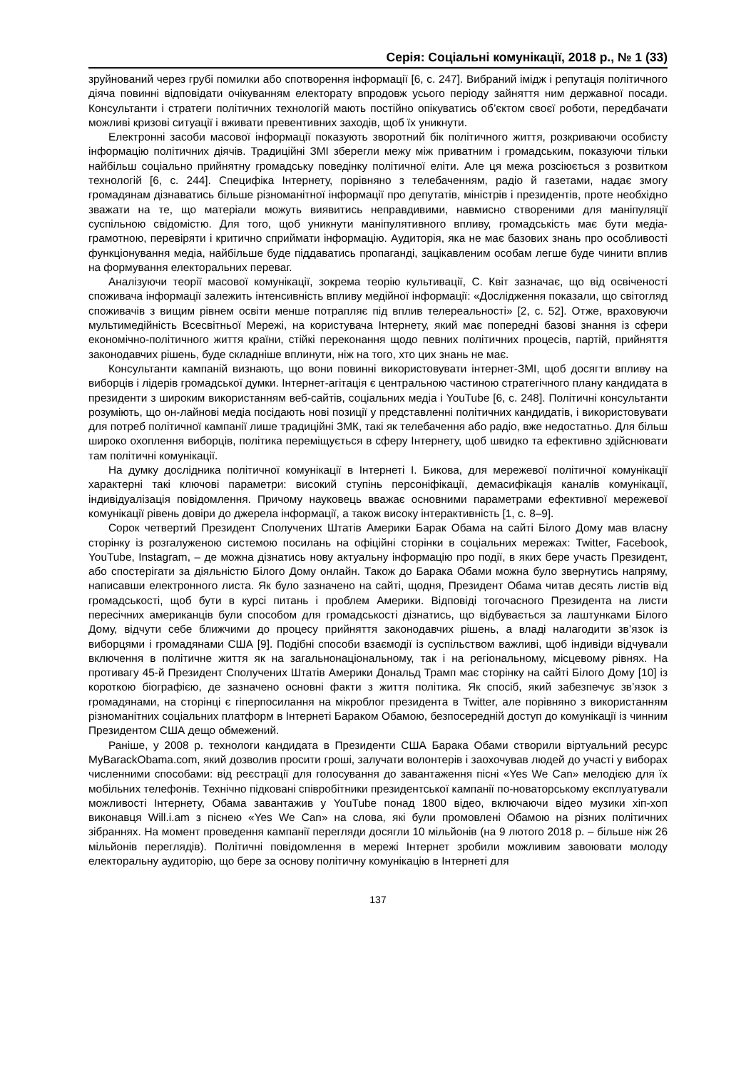Серія: Соціальні комунікації, 2018 р., № 1 (33)
зруйнований через грубі помилки або спотворення інформації [6, с. 247]. Вибраний імідж і репутація політичного діяча повинні відповідати очікуванням електорату впродовж усього періоду зайняття ним державної посади. Консультанти і стратеги політичних технологій мають постійно опікуватись об’єктом своєї роботи, передбачати можливі кризові ситуації і вживати превентивних заходів, щоб їх уникнути.
Електронні засоби масової інформації показують зворотний бік політичного життя, розкриваючи особисту інформацію політичних діячів. Традиційні ЗМІ зберегли межу між приватним і громадським, показуючи тільки найбільш соціально прийнятну громадську поведінку політичної еліти. Але ця межа розсіюється з розвитком технологій [6, с. 244]. Специфіка Інтернету, порівняно з телебаченням, радіо й газетами, надає змогу громадянам дізнаватись більше різноманітної інформації про депутатів, міністрів і президентів, проте необхідно зважати на те, що матеріали можуть виявитись неправдивими, навмисно створеними для маніпуляції суспільною свідомістю. Для того, щоб уникнути маніпулятивного впливу, громадськість має бути медіа-грамотною, перевіряти і критично сприймати інформацію. Аудиторія, яка не має базових знань про особливості функціонування медіа, найбільше буде піддаватись пропаганді, зацікавленим особам легше буде чинити вплив на формування електоральних переваг.
Аналізуючи теорії масової комунікації, зокрема теорію культивації, С. Квіт зазначає, що від освіченості споживача інформації залежить інтенсивність впливу медійної інформації: «Дослідження показали, що світогляд споживачів з вищим рівнем освіти менше потрапляє під вплив телереальності» [2, с. 52]. Отже, враховуючи мультимедійність Всесвітньої Мережі, на користувача Інтернету, який має попередні базові знання із сфери економічно-політичного життя країни, стійкі переконання щодо певних політичних процесів, партій, прийняття законодавчих рішень, буде складніше вплинути, ніж на того, хто цих знань не має.
Консультанти кампаній визнають, що вони повинні використовувати інтернет-ЗМІ, щоб досягти впливу на виборців і лідерів громадської думки. Інтернет-агітація є центральною частиною стратегічного плану кандидата в президенти з широким використанням веб-сайтів, соціальних медіа і YouTube [6, с. 248]. Політичні консультанти розуміють, що он-лайнові медіа посідають нові позиції у представленні політичних кандидатів, і використовувати для потреб політичної кампанії лише традиційні ЗМК, такі як телебачення або радіо, вже недостатньо. Для більш широко охоплення виборців, політика переміщується в сферу Інтернету, щоб швидко та ефективно здійснювати там політичні комунікації.
На думку дослідника політичної комунікації в Інтернеті І. Бикова, для мережевої політичної комунікації характерні такі ключові параметри: високий ступінь персоніфікації, демасифікація каналів комунікації, індивідуалізація повідомлення. Причому науковець вважає основними параметрами ефективної мережевої комунікації рівень довіри до джерела інформації, а також високу інтерактивність [1, с. 8–9].
Сорок четвертий Президент Сполучених Штатів Америки Барак Обама на сайті Білого Дому мав власну сторінку із розгалуженою системою посилань на офіційні сторінки в соціальних мережах: Twitter, Facebook, YouTube, Instagram, – де можна дізнатись нову актуальну інформацію про події, в яких бере участь Президент, або спостерігати за діяльністю Білого Дому онлайн. Також до Барака Обами можна було звернутись напряму, написавши електронного листа. Як було зазначено на сайті, щодня, Президент Обама читав десять листів від громадськості, щоб бути в курсі питань і проблем Америки. Відповіді тогочасного Президента на листи пересічних американців були способом для громадськості дізнатись, що відбувається за лаштунками Білого Дому, відчути себе ближчими до процесу прийняття законодавчих рішень, а владі налагодити зв’язок із виборцями і громадянами США [9]. Подібні способи взаємодії із суспільством важливі, щоб індивіди відчували включення в політичне життя як на загальнонаціональному, так і на регіональному, місцевому рівнях. На противагу 45-й Президент Сполучених Штатів Америки Дональд Трамп має сторінку на сайті Білого Дому [10] із короткою біографією, де зазначено основні факти з життя політика. Як спосіб, який забезпечує зв’язок з громадянами, на сторінці є гіперпосилання на мікроблог президента в Twitter, але порівняно з використанням різноманітних соціальних платформ в Інтернеті Бараком Обамою, безпосередній доступ до комунікації із чинним Президентом США дещо обмежений.
Раніше, у 2008 р. технологи кандидата в Президенти США Барака Обами створили віртуальний ресурс MyBarackObama.com, який дозволив просити гроші, залучати волонтерів і заохочував людей до участі у виборах численними способами: від реєстрації для голосування до завантаження пісні «Yes We Can» мелодією для їх мобільних телефонів. Технічно підковані співробітники президентської кампанії по-новаторському експлуатували можливості Інтернету, Обама завантажив у YouTube понад 1800 відео, включаючи відео музики хіп-хоп виконавця Will.i.am з піснею «Yes We Can» на слова, які були промовлені Обамою на різних політичних зібраннях. На момент проведення кампанії перегляди досягли 10 мільйонів (на 9 лютого 2018 р. – більше ніж 26 мільйонів переглядів). Політичні повідомлення в мережі Інтернет зробили можливим завоювати молоду електоральну аудиторію, що бере за основу політичну комунікацію в Інтернеті для
137